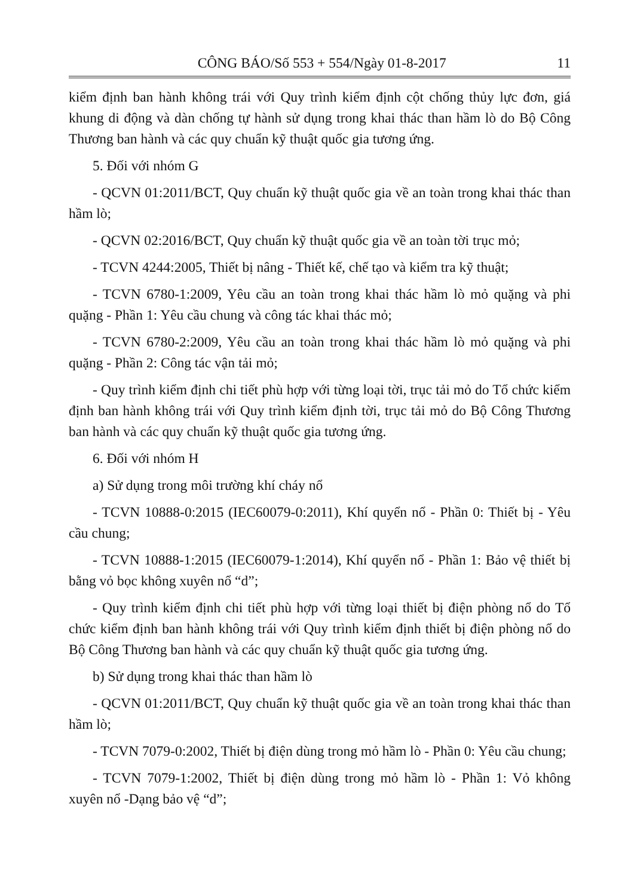CÔNG BÁO/Số 553 + 554/Ngày 01-8-2017 11
kiểm định ban hành không trái với Quy trình kiểm định cột chống thủy lực đơn, giá khung di động và dàn chống tự hành sử dụng trong khai thác than hầm lò do Bộ Công Thương ban hành và các quy chuẩn kỹ thuật quốc gia tương ứng.
5. Đối với nhóm G
- QCVN 01:2011/BCT, Quy chuẩn kỹ thuật quốc gia về an toàn trong khai thác than hầm lò;
- QCVN 02:2016/BCT, Quy chuẩn kỹ thuật quốc gia về an toàn tời trục mỏ;
- TCVN 4244:2005, Thiết bị nâng - Thiết kế, chế tạo và kiểm tra kỹ thuật;
- TCVN 6780-1:2009, Yêu cầu an toàn trong khai thác hầm lò mỏ quặng và phi quặng - Phần 1: Yêu cầu chung và công tác khai thác mỏ;
- TCVN 6780-2:2009, Yêu cầu an toàn trong khai thác hầm lò mỏ quặng và phi quặng - Phần 2: Công tác vận tải mỏ;
- Quy trình kiểm định chi tiết phù hợp với từng loại tời, trục tải mỏ do Tổ chức kiểm định ban hành không trái với Quy trình kiểm định tời, trục tải mỏ do Bộ Công Thương ban hành và các quy chuẩn kỹ thuật quốc gia tương ứng.
6. Đối với nhóm H
a) Sử dụng trong môi trường khí cháy nổ
- TCVN 10888-0:2015 (IEC60079-0:2011), Khí quyển nổ - Phần 0: Thiết bị - Yêu cầu chung;
- TCVN 10888-1:2015 (IEC60079-1:2014), Khí quyển nổ - Phần 1: Bảo vệ thiết bị bằng vỏ bọc không xuyên nổ “d”;
- Quy trình kiểm định chi tiết phù hợp với từng loại thiết bị điện phòng nổ do Tổ chức kiểm định ban hành không trái với Quy trình kiểm định thiết bị điện phòng nổ do Bộ Công Thương ban hành và các quy chuẩn kỹ thuật quốc gia tương ứng.
b) Sử dụng trong khai thác than hầm lò
- QCVN 01:2011/BCT, Quy chuẩn kỹ thuật quốc gia về an toàn trong khai thác than hầm lò;
- TCVN 7079-0:2002, Thiết bị điện dùng trong mỏ hầm lò - Phần 0: Yêu cầu chung;
- TCVN 7079-1:2002, Thiết bị điện dùng trong mỏ hầm lò - Phần 1: Vỏ không xuyên nổ -Dạng bảo vệ “d”;